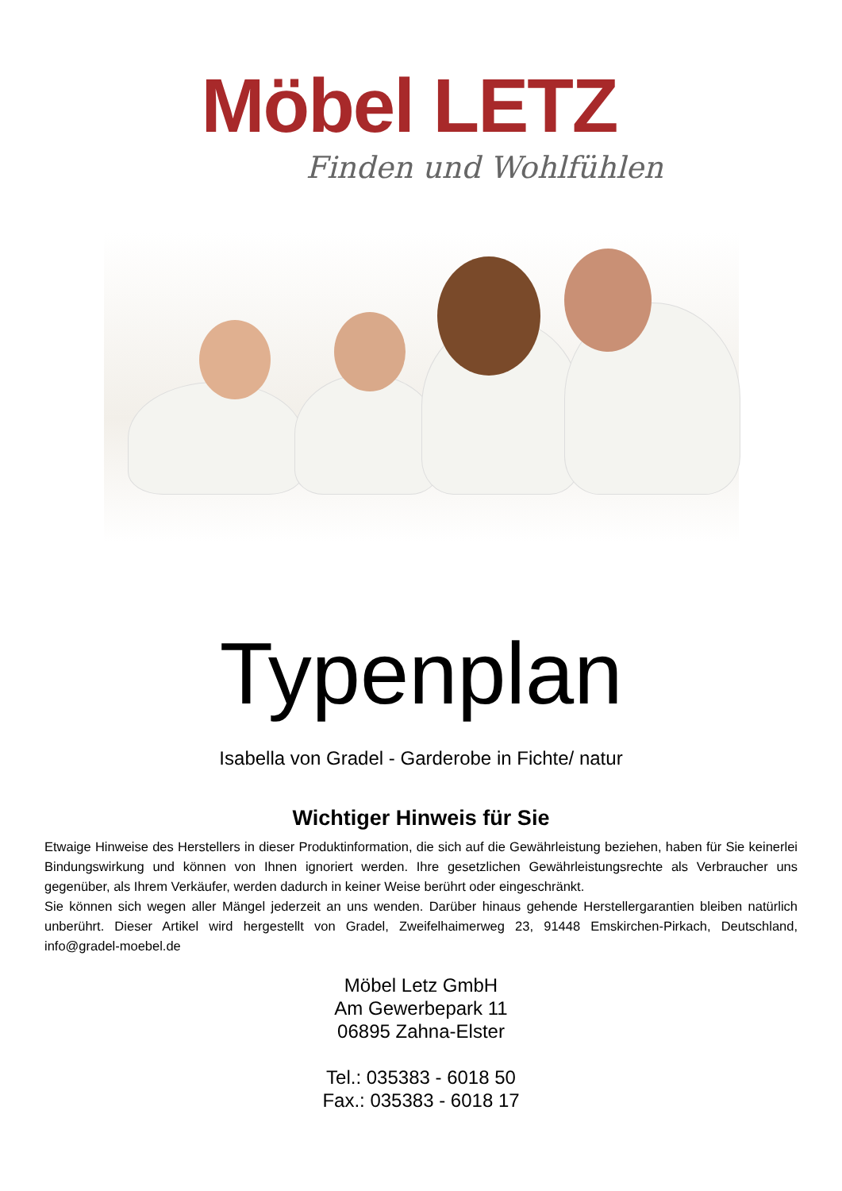Möbel LETZ
Finden und Wohlfühlen
Typenplan
Isabella von Gradel - Garderobe in Fichte/ natur
Wichtiger Hinweis für Sie
Etwaige Hinweise des Herstellers in dieser Produktinformation, die sich auf die Gewährleistung beziehen, haben für Sie keinerlei Bindungswirkung und können von Ihnen ignoriert werden. Ihre gesetzlichen Gewährleistungsrechte als Verbraucher uns gegenüber, als Ihrem Verkäufer, werden dadurch in keiner Weise berührt oder eingeschränkt.
Sie können sich wegen aller Mängel jederzeit an uns wenden. Darüber hinaus gehende Herstellergarantien bleiben natürlich unberührt. Dieser Artikel wird hergestellt von Gradel, Zweifelhaimerweg 23, 91448 Emskirchen-Pirkach, Deutschland, info@gradel-moebel.de
Möbel Letz GmbH
Am Gewerbepark 11
06895 Zahna-Elster
Tel.: 035383 - 6018 50
Fax.: 035383 - 6018 17